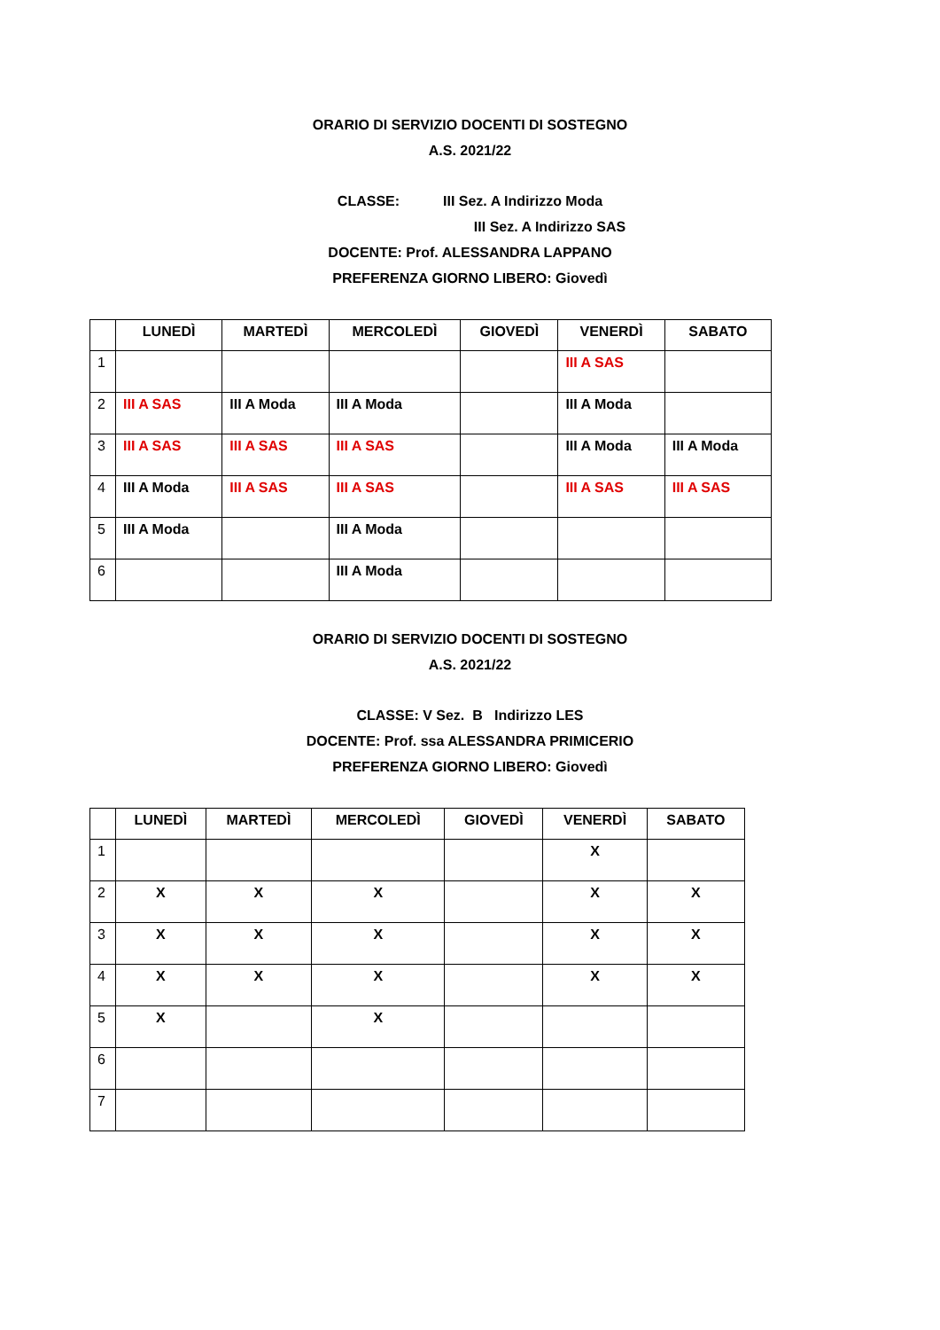ORARIO DI SERVIZIO DOCENTI DI SOSTEGNO
A.S. 2021/22
CLASSE: III Sez. A Indirizzo Moda
III Sez. A Indirizzo SAS
DOCENTE: Prof. ALESSANDRA LAPPANO
PREFERENZA GIORNO LIBERO: Giovedì
| | LUNEDÌ | MARTEDÌ | MERCOLEDÌ | GIOVEDÌ | VENERDÌ | SABATO |
| --- | --- | --- | --- | --- | --- | --- |
| 1 | | | | | III A SAS | |
| 2 | III A SAS | III A Moda | III A Moda | | III A Moda | |
| 3 | III A SAS | III A SAS | III A SAS | | III A Moda | III A Moda |
| 4 | III A Moda | III A SAS | III A SAS | | III A SAS | III A SAS |
| 5 | III A Moda | | III A Moda | | | |
| 6 | | | III A Moda | | | |
ORARIO DI SERVIZIO DOCENTI DI SOSTEGNO
A.S. 2021/22
CLASSE: V Sez. B Indirizzo LES
DOCENTE: Prof. ssa ALESSANDRA PRIMICERIO
PREFERENZA GIORNO LIBERO: Giovedì
| | LUNEDÌ | MARTEDÌ | MERCOLEDÌ | GIOVEDÌ | VENERDÌ | SABATO |
| --- | --- | --- | --- | --- | --- | --- |
| 1 | | | | | X | |
| 2 | X | X | X | | X | X |
| 3 | X | X | X | | X | X |
| 4 | X | X | X | | X | X |
| 5 | X | | X | | | |
| 6 | | | | | | |
| 7 | | | | | | |